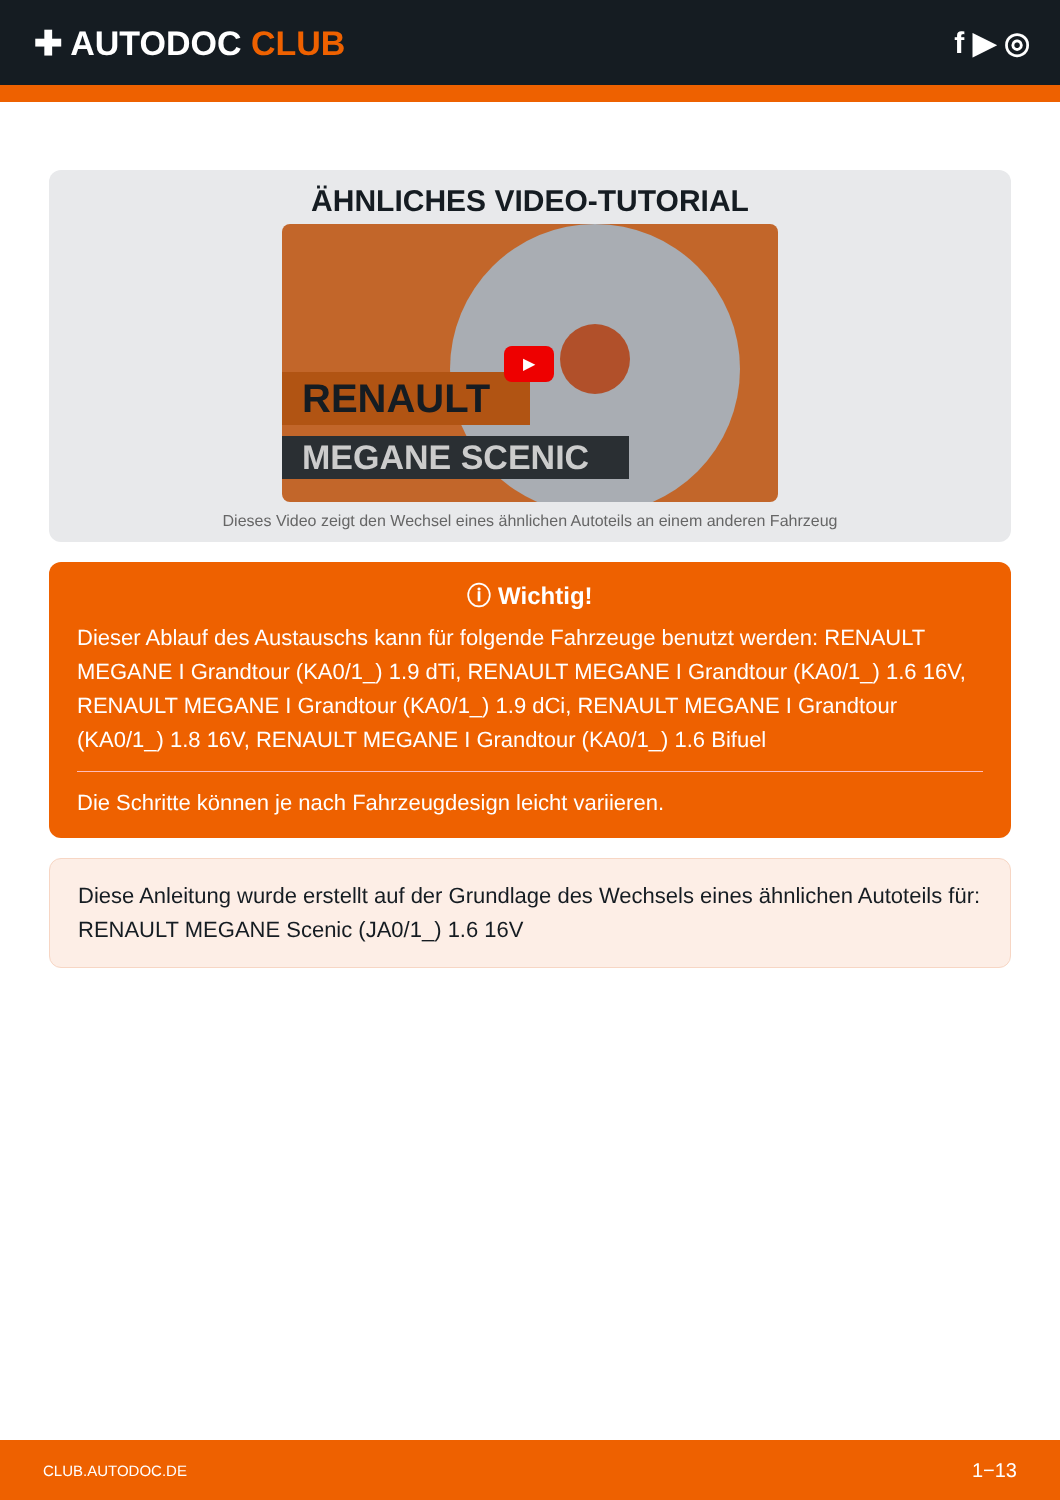✚ AUTODOC CLUB f ▶ ◎
ÄHNLICHES VIDEO-TUTORIAL
RENAULT
MEGANE SCENIC
▶
Dieses Video zeigt den Wechsel eines ähnlichen Autoteils an einem anderen Fahrzeug
ⓘ Wichtig!
Dieser Ablauf des Austauschs kann für folgende Fahrzeuge benutzt werden: RENAULT MEGANE I Grandtour (KA0/1_) 1.9 dTi, RENAULT MEGANE I Grandtour (KA0/1_) 1.6 16V, RENAULT MEGANE I Grandtour (KA0/1_) 1.9 dCi, RENAULT MEGANE I Grandtour (KA0/1_) 1.8 16V, RENAULT MEGANE I Grandtour (KA0/1_) 1.6 Bifuel
Die Schritte können je nach Fahrzeugdesign leicht variieren.
Diese Anleitung wurde erstellt auf der Grundlage des Wechsels eines ähnlichen Autoteils für: RENAULT MEGANE Scenic (JA0/1_) 1.6 16V
CLUB.AUTODOC.DE 1−13